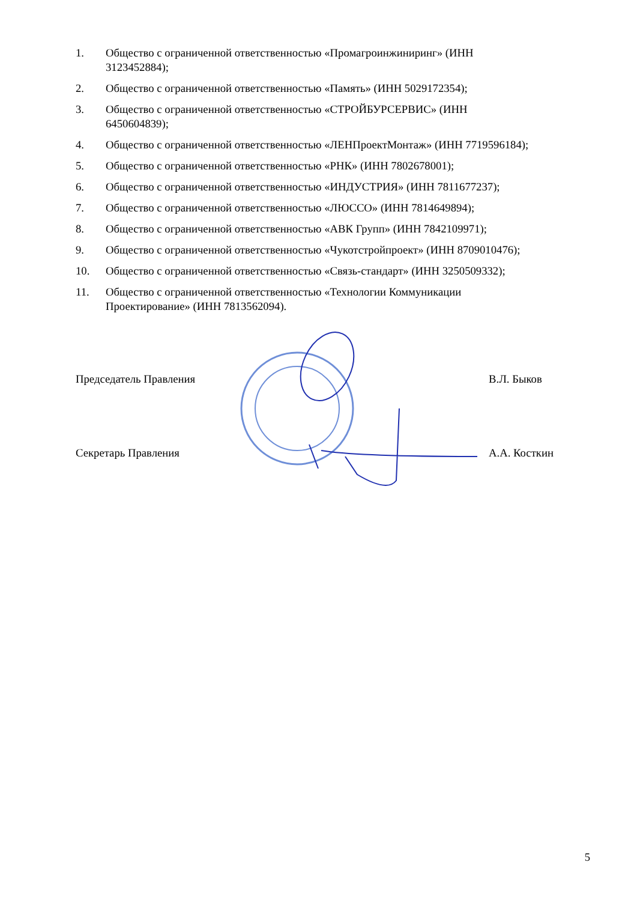1. Общество с ограниченной ответственностью «Промагроинжиниринг» (ИНН
3123452884);
2. Общество с ограниченной ответственностью «Память» (ИНН 5029172354);
3. Общество с ограниченной ответственностью «СТРОЙБУРСЕРВИС» (ИНН
6450604839);
4. Общество с ограниченной ответственностью «ЛЕНПроектМонтаж» (ИНН 7719596184);
5. Общество с ограниченной ответственностью «РНК» (ИНН 7802678001);
6. Общество с ограниченной ответственностью «ИНДУСТРИЯ» (ИНН 7811677237);
7. Общество с ограниченной ответственностью «ЛЮССО» (ИНН 7814649894);
8. Общество с ограниченной ответственностью «АВК Групп» (ИНН 7842109971);
9. Общество с ограниченной ответственностью «Чукотстройпроект» (ИНН 8709010476);
10. Общество с ограниченной ответственностью «Связь-стандарт» (ИНН 3250509332);
11. Общество с ограниченной ответственностью «Технологии Коммуникации
Проектирование» (ИНН 7813562094).
Председатель Правления В.Л. Быков
Секретарь Правления А.А. Косткин
5